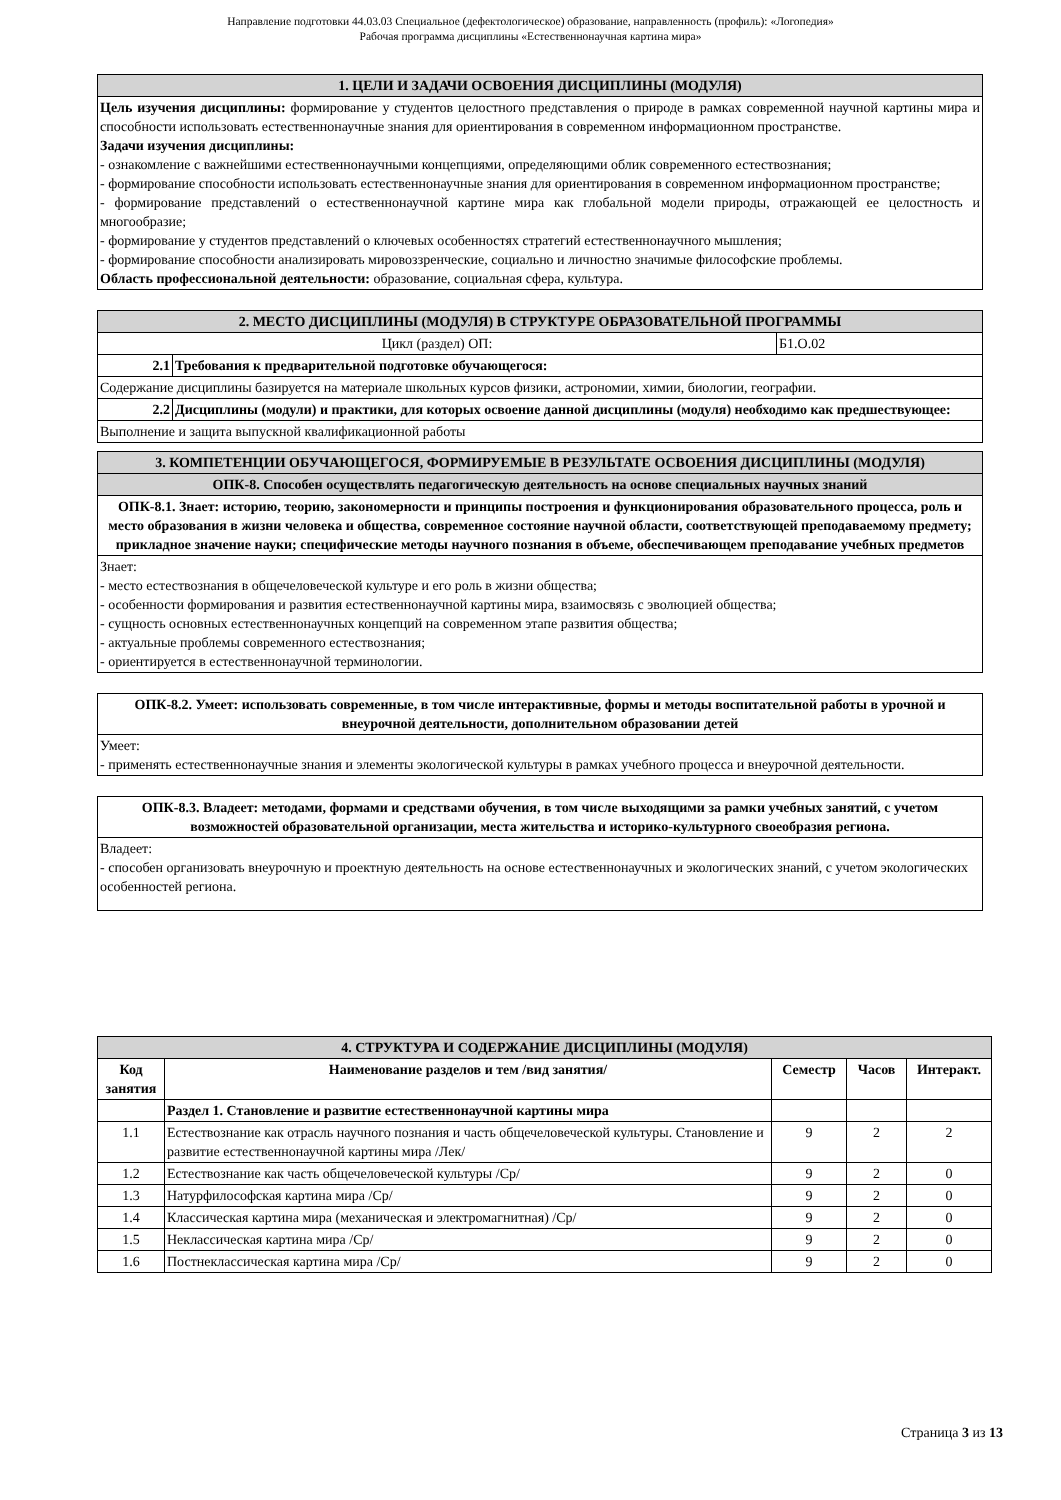Направление подготовки 44.03.03 Специальное (дефектологическое) образование, направленность (профиль): «Логопедия»
Рабочая программа дисциплины «Естественнонаучная картина мира»
| 1. ЦЕЛИ И ЗАДАЧИ ОСВОЕНИЯ ДИСЦИПЛИНЫ (МОДУЛЯ) |
| Цель изучения дисциплины: формирование у студентов целостного представления о природе в рамках современной научной картины мира и способности использовать естественнонаучные знания для ориентирования в современном информационном пространстве. Задачи изучения дисциплины: - ознакомление с важнейшими естественнонаучными концепциями, определяющими облик современного естествознания; - формирование способности использовать естественнонаучные знания для ориентирования в современном информационном пространстве; - формирование представлений о естественнонаучной картине мира как глобальной модели природы, отражающей ее целостность и многообразие; - формирование у студентов представлений о ключевых особенностях стратегий естественнонаучного мышления; - формирование способности анализировать мировоззренческие, социально и личностно значимые философские проблемы. Область профессиональной деятельности: образование, социальная сфера, культура. |
| 2. МЕСТО ДИСЦИПЛИНЫ (МОДУЛЯ) В СТРУКТУРЕ ОБРАЗОВАТЕЛЬНОЙ ПРОГРАММЫ | | |
| Цикл (раздел) ОП: | | Б1.О.02 |
| 2.1 | Требования к предварительной подготовке обучающегося: | |
| Содержание дисциплины базируется на материале школьных курсов физики, астрономии, химии, биологии, географии. | | |
| 2.2 | Дисциплины (модули) и практики, для которых освоение данной дисциплины (модуля) необходимо как предшествующее: | |
| Выполнение и защита выпускной квалификационной работы | | |
| 3. КОМПЕТЕНЦИИ ОБУЧАЮЩЕГОСЯ, ФОРМИРУЕМЫЕ В РЕЗУЛЬТАТЕ ОСВОЕНИЯ ДИСЦИПЛИНЫ (МОДУЛЯ) |
| ОПК-8. Способен осуществлять педагогическую деятельность на основе специальных научных знаний |
| ОПК-8.1. Знает: историю, теорию, закономерности и принципы построения и функционирования образовательного процесса, роль и место образования в жизни человека и общества, современное состояние научной области, соответствующей преподаваемому предмету; прикладное значение науки; специфические методы научного познания в объеме, обеспечивающем преподавание учебных предметов |
| Знает: - место естествознания в общечеловеческой культуре и его роль в жизни общества; - особенности формирования и развития естественнонаучной картины мира, взаимосвязь с эволюцией общества; - сущность основных естественнонаучных концепций на современном этапе развития общества; - актуальные проблемы современного естествознания; - ориентируется в естественнонаучной терминологии. |
| ОПК-8.2. Умеет: использовать современные, в том числе интерактивные, формы и методы воспитательной работы в урочной и внеурочной деятельности, дополнительном образовании детей |
| Умеет: - применять естественнонаучные знания и элементы экологической культуры в рамках учебного процесса и внеурочной деятельности. |
| ОПК-8.3. Владеет: методами, формами и средствами обучения, в том числе выходящими за рамки учебных занятий, с учетом возможностей образовательной организации, места жительства и историко-культурного своеобразия региона. |
| Владеет: - способен организовать внеурочную и проектную деятельность на основе естественнонаучных и экологических знаний, с учетом экологических особенностей региона. |
| 4. СТРУКТУРА И СОДЕРЖАНИЕ ДИСЦИПЛИНЫ (МОДУЛЯ) | | | | |
| Код занятия | Наименование разделов и тем /вид занятия/ | Семестр | Часов | Интеракт. |
| | Раздел 1. Становление и развитие естественнонаучной картины мира | | | |
| 1.1 | Естествознание как отрасль научного познания и часть общечеловеческой культуры. Становление и развитие естественнонаучной картины мира /Лек/ | 9 | 2 | 2 |
| 1.2 | Естествознание как часть общечеловеческой культуры /Ср/ | 9 | 2 | 0 |
| 1.3 | Натурфилософская картина мира /Ср/ | 9 | 2 | 0 |
| 1.4 | Классическая картина мира (механическая и электромагнитная) /Ср/ | 9 | 2 | 0 |
| 1.5 | Неклассическая картина мира /Ср/ | 9 | 2 | 0 |
| 1.6 | Постнеклассическая картина мира /Ср/ | 9 | 2 | 0 |
Страница 3 из 13